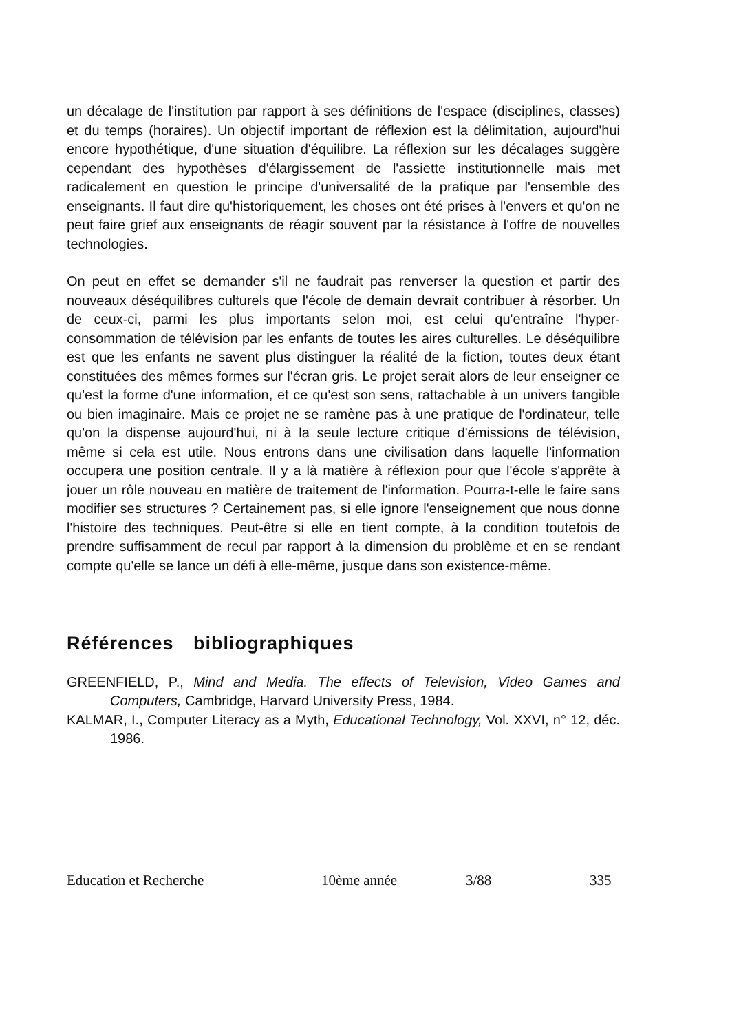un décalage de l'institution par rapport à ses définitions de l'espace (disciplines, classes) et du temps (horaires). Un objectif important de réflexion est la délimitation, aujourd'hui encore hypothétique, d'une situation d'équilibre. La réflexion sur les décalages suggère cependant des hypothèses d'élargissement de l'assiette institutionnelle mais met radicalement en question le principe d'universalité de la pratique par l'ensemble des enseignants. Il faut dire qu'historiquement, les choses ont été prises à l'envers et qu'on ne peut faire grief aux enseignants de réagir souvent par la résistance à l'offre de nouvelles technologies.
On peut en effet se demander s'il ne faudrait pas renverser la question et partir des nouveaux déséquilibres culturels que l'école de demain devrait contribuer à résorber. Un de ceux-ci, parmi les plus importants selon moi, est celui qu'entraîne l'hyper-consommation de télévision par les enfants de toutes les aires culturelles. Le déséquilibre est que les enfants ne savent plus distinguer la réalité de la fiction, toutes deux étant constituées des mêmes formes sur l'écran gris. Le projet serait alors de leur enseigner ce qu'est la forme d'une information, et ce qu'est son sens, rattachable à un univers tangible ou bien imaginaire. Mais ce projet ne se ramène pas à une pratique de l'ordinateur, telle qu'on la dispense aujourd'hui, ni à la seule lecture critique d'émissions de télévision, même si cela est utile. Nous entrons dans une civilisation dans laquelle l'information occupera une position centrale. Il y a là matière à réflexion pour que l'école s'apprête à jouer un rôle nouveau en matière de traitement de l'information. Pourra-t-elle le faire sans modifier ses structures ? Certainement pas, si elle ignore l'enseignement que nous donne l'histoire des techniques. Peut-être si elle en tient compte, à la condition toutefois de prendre suffisamment de recul par rapport à la dimension du problème et en se rendant compte qu'elle se lance un défi à elle-même, jusque dans son existence-même.
Références bibliographiques
GREENFIELD, P., Mind and Media. The effects of Television, Video Games and Computers, Cambridge, Harvard University Press, 1984.
KALMAR, I., Computer Literacy as a Myth, Educational Technology, Vol. XXVI, n° 12, déc. 1986.
Education et Recherche 10ème année 3/88 335